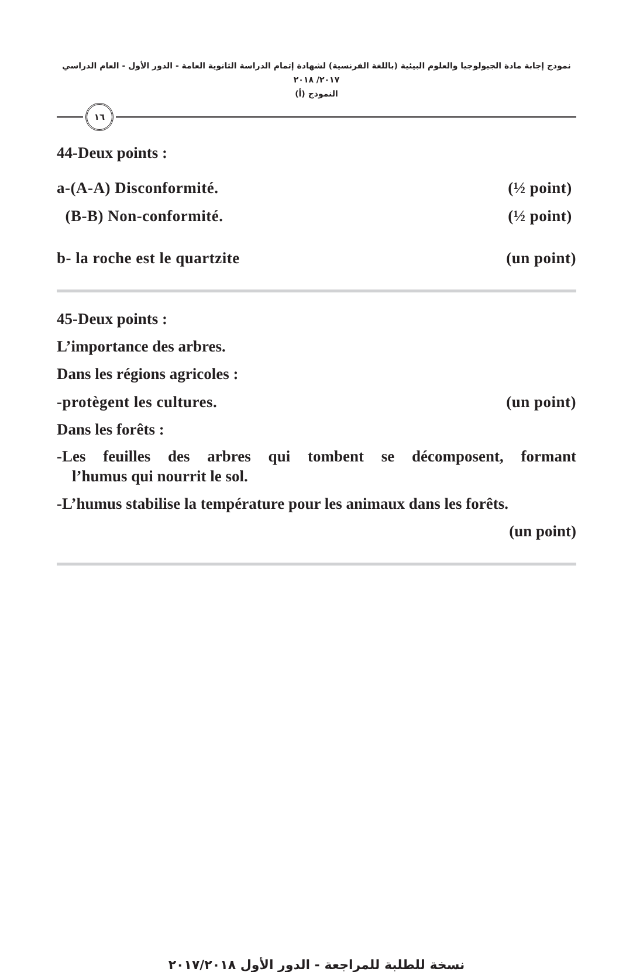نموذج إجابة مادة الجيولوجيا والعلوم البيئية (باللغة الفرنسية) لشهادة إتمام الدراسة الثانوية العامة - الدور الأول - العام الدراسي ٢٠١٧/ ٢٠١٨
النموذج (أ)
١٦
44-Deux points :
a-(A-A) Disconformité. (½ point)
(B-B) Non-conformité. (½ point)
b- la roche est le quartzite (un point)
45-Deux points :
L’importance des arbres.
Dans les régions agricoles :
-protègent les cultures. (un point)
Dans les forêts :
-Les feuilles des arbres qui tombent se décomposent, formant
l’humus qui nourrit le sol.
-L’humus stabilise la température pour les animaux dans les forêts.
(un point)
نسخة للطلبة للمراجعة - الدور الأول ٢٠١٧/٢٠١٨